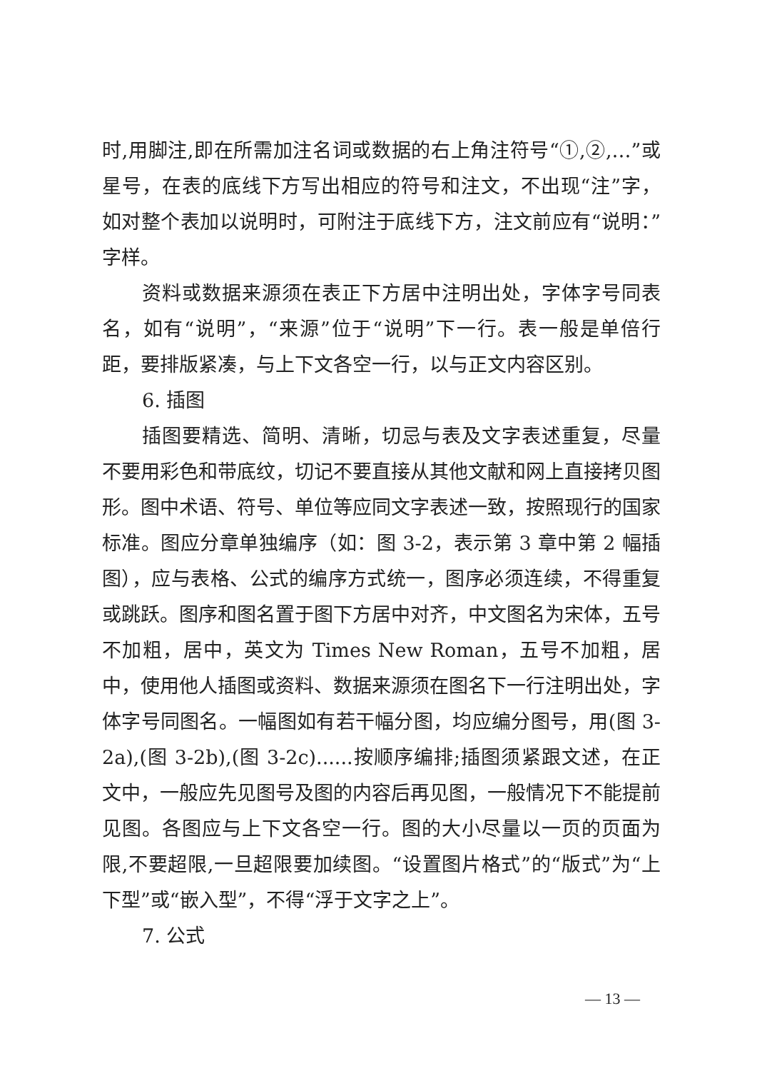时,用脚注,即在所需加注名词或数据的右上角注符号“①,②,…”或星号，在表的底线下方写出相应的符号和注文，不出现“注”字，如对整个表加以说明时，可附注于底线下方，注文前应有“说明：”字样。
资料或数据来源须在表正下方居中注明出处，字体字号同表名，如有“说明”，“来源”位于“说明”下一行。表一般是单倍行距，要排版紧凑，与上下文各空一行，以与正文内容区别。
6. 插图
插图要精选、简明、清晰，切忌与表及文字表述重复，尽量不要用彩色和带底纹，切记不要直接从其他文献和网上直接拷贝图形。图中术语、符号、单位等应同文字表述一致，按照现行的国家标准。图应分章单独编序（如：图 3-2，表示第 3 章中第 2 幅插图），应与表格、公式的编序方式统一，图序必须连续，不得重复或跳跃。图序和图名置于图下方居中对齐，中文图名为宋体，五号不加粗，居中，英文为 Times New Roman，五号不加粗，居中，使用他人插图或资料、数据来源须在图名下一行注明出处，字体字号同图名。一幅图如有若干幅分图，均应编分图号，用(图 3-2a),(图 3-2b),(图 3-2c)......按顺序编排;插图须紧跟文述，在正文中，一般应先见图号及图的内容后再见图，一般情况下不能提前见图。各图应与上下文各空一行。图的大小尽量以一页的页面为限,不要超限,一旦超限要加续图。“设置图片格式”的“版式”为“上下型”或“嵌入型”，不得“浮于文字之上”。
7. 公式
— 13 —